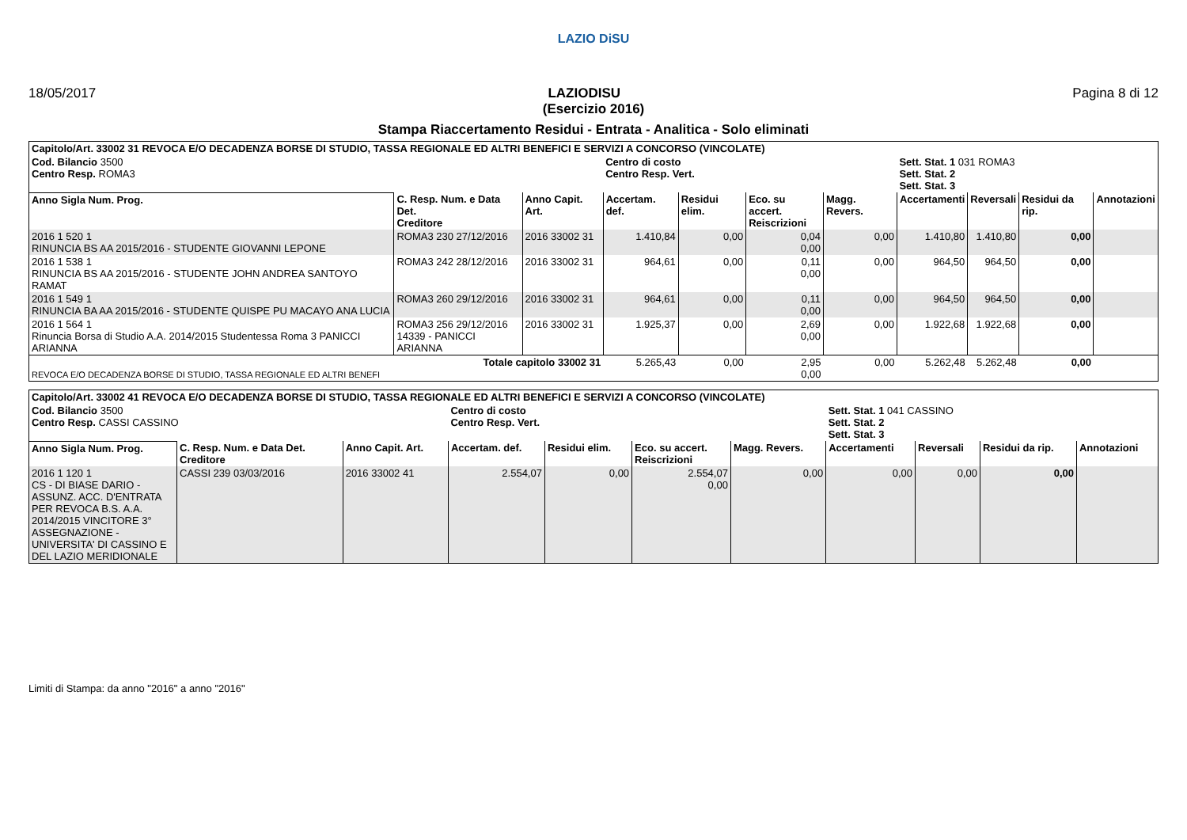LAZIO DiSU
18/05/2017 LAZIODISU Pagina 8 di 12
(Esercizio 2016)
Stampa Riaccertamento Residui - Entrata - Analitica - Solo eliminati
| Capitolo/Art. 33002 31 REVOCA E/O DECADENZA BORSE DI STUDIO, TASSA REGIONALE ED ALTRI BENEFICI E SERVIZI A CONCORSO (VINCOLATE) | | | | | | | | | | |
| Cod. Bilancio 3500 Centro Resp. ROMA3 | | | Centro di costo Centro Resp. Vert. | | | | Sett. Stat. 1 031 ROMA3 Sett. Stat. 2 Sett. Stat. 3 | | | |
| Anno Sigla Num. Prog. | C. Resp. Num. e Data Det. Creditore | Anno Capit. Art. | Accertam. def. | Residui elim. | Eco. su accert. Reiscrizioni | Magg. Revers. | Accertamenti | Reversali | Residui da rip. | Annotazioni |
| 2016 1 520 1 RINUNCIA BS AA 2015/2016 - STUDENTE GIOVANNI LEPONE | ROMA3 230 27/12/2016 | 2016 33002 31 | 1.410,84 | 0,00 | 0,04 0,00 | 0,00 | 1.410,80 | 1.410,80 | 0,00 | |
| 2016 1 538 1 RINUNCIA BS AA 2015/2016 - STUDENTE JOHN ANDREA SANTOYO RAMAT | ROMA3 242 28/12/2016 | 2016 33002 31 | 964,61 | 0,00 | 0,11 0,00 | 0,00 | 964,50 | 964,50 | 0,00 | |
| 2016 1 549 1 RINUNCIA BA AA 2015/2016 - STUDENTE QUISPE PU MACAYO ANA LUCIA | ROMA3 260 29/12/2016 | 2016 33002 31 | 964,61 | 0,00 | 0,11 0,00 | 0,00 | 964,50 | 964,50 | 0,00 | |
| 2016 1 564 1 Rinuncia Borsa di Studio A.A. 2014/2015 Studentessa Roma 3 PANICCI ARIANNA | ROMA3 256 29/12/2016 14339 - PANICCI ARIANNA | 2016 33002 31 | 1.925,37 | 0,00 | 2,69 0,00 | 0,00 | 1.922,68 | 1.922,68 | 0,00 | |
| Totale capitolo 33002 31 REVOCA E/O DECADENZA BORSE DI STUDIO, TASSA REGIONALE ED ALTRI BENEFI | | | 5.265,43 | 0,00 | 2,95 0,00 | 0,00 | 5.262,48 | 5.262,48 | 0,00 | |
| Capitolo/Art. 33002 41 REVOCA E/O DECADENZA BORSE DI STUDIO, TASSA REGIONALE ED ALTRI BENEFICI E SERVIZI A CONCORSO (VINCOLATE) | | | | | | | | | | |
| Cod. Bilancio 3500 Centro Resp. CASSI CASSINO | | | Centro di costo Centro Resp. Vert. | | | | Sett. Stat. 1 041 CASSINO Sett. Stat. 2 Sett. Stat. 3 | | | |
| Anno Sigla Num. Prog. | C. Resp. Num. e Data Det. Creditore | Anno Capit. Art. | Accertam. def. | Residui elim. | Eco. su accert. Reiscrizioni | Magg. Revers. | Accertamenti | Reversali | Residui da rip. | Annotazioni |
| 2016 1 120 1 CS - DI BIASE DARIO - ASSUNZ. ACC. D'ENTRATA PER REVOCA B.S. A.A. 2014/2015 VINCITORE 3° ASSEGNAZIONE - UNIVERSITA' DI CASSINO E DEL LAZIO MERIDIONALE | CASSI 239 03/03/2016 | 2016 33002 41 | 2.554,07 | 0,00 | 2.554,07 0,00 | 0,00 | 0,00 | 0,00 | 0,00 | |
Limiti di Stampa: da anno "2016" a anno "2016"